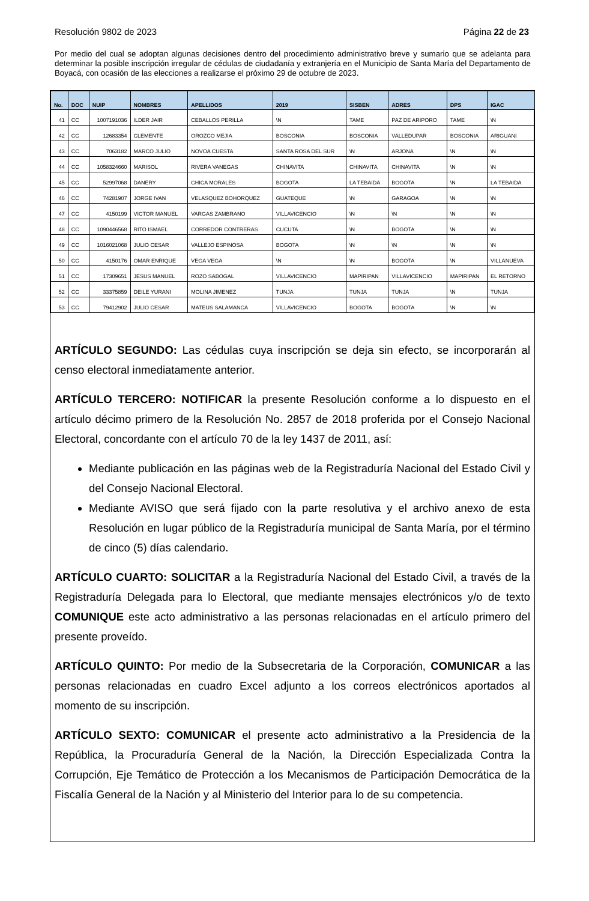Resolución 9802 de 2023 Página 22 de 23
Por medio del cual se adoptan algunas decisiones dentro del procedimiento administrativo breve y sumario que se adelanta para determinar la posible inscripción irregular de cédulas de ciudadanía y extranjería en el Municipio de Santa María del Departamento de Boyacá, con ocasión de las elecciones a realizarse el próximo 29 de octubre de 2023.
| No. | DOC | NUIP | NOMBRES | APELLIDOS | 2019 | SISBEN | ADRES | DPS | IGAC |
| --- | --- | --- | --- | --- | --- | --- | --- | --- | --- |
| 41 | CC | 1007191036 | ILDER JAIR | CEBALLOS PERILLA | \N | TAME | PAZ DE ARIPORO | TAME | \N |
| 42 | CC | 12683354 | CLEMENTE | OROZCO MEJIA | BOSCONIA | BOSCONIA | VALLEDUPAR | BOSCONIA | ARIGUANI |
| 43 | CC | 7063182 | MARCO JULIO | NOVOA CUESTA | SANTA ROSA DEL SUR | \N | ARJONA | \N | \N |
| 44 | CC | 1058324660 | MARISOL | RIVERA VANEGAS | CHINAVITA | CHINAVITA | CHINAVITA | \N | \N |
| 45 | CC | 52997068 | DANERY | CHICA MORALES | BOGOTA | LA TEBAIDA | BOGOTA | \N | LA TEBAIDA |
| 46 | CC | 74281907 | JORGE IVAN | VELASQUEZ BOHORQUEZ | GUATEQUE | \N | GARAGOA | \N | \N |
| 47 | CC | 4150199 | VICTOR MANUEL | VARGAS ZAMBRANO | VILLAVICENCIO | \N | \N | \N | \N |
| 48 | CC | 1090446568 | RITO ISMAEL | CORREDOR CONTRERAS | CUCUTA | \N | BOGOTA | \N | \N |
| 49 | CC | 1016021068 | JULIO CESAR | VALLEJO ESPINOSA | BOGOTA | \N | \N | \N | \N |
| 50 | CC | 4150176 | OMAR ENRIQUE | VEGA VEGA | \N | \N | BOGOTA | \N | VILLANUEVA |
| 51 | CC | 17309651 | JESUS MANUEL | ROZO SABOGAL | VILLAVICENCIO | MAPIRIPAN | VILLAVICENCIO | MAPIRIPAN | EL RETORNO |
| 52 | CC | 33375859 | DEILE YURANI | MOLINA JIMENEZ | TUNJA | TUNJA | TUNJA | \N | TUNJA |
| 53 | CC | 79412902 | JULIO CESAR | MATEUS SALAMANCA | VILLAVICENCIO | BOGOTA | BOGOTA | \N | \N |
ARTÍCULO SEGUNDO: Las cédulas cuya inscripción se deja sin efecto, se incorporarán al censo electoral inmediatamente anterior.
ARTÍCULO TERCERO: NOTIFICAR la presente Resolución conforme a lo dispuesto en el artículo décimo primero de la Resolución No. 2857 de 2018 proferida por el Consejo Nacional Electoral, concordante con el artículo 70 de la ley 1437 de 2011, así:
Mediante publicación en las páginas web de la Registraduría Nacional del Estado Civil y del Consejo Nacional Electoral.
Mediante AVISO que será fijado con la parte resolutiva y el archivo anexo de esta Resolución en lugar público de la Registraduría municipal de Santa María, por el término de cinco (5) días calendario.
ARTÍCULO CUARTO: SOLICITAR a la Registraduría Nacional del Estado Civil, a través de la Registraduría Delegada para lo Electoral, que mediante mensajes electrónicos y/o de texto COMUNIQUE este acto administrativo a las personas relacionadas en el artículo primero del presente proveído.
ARTÍCULO QUINTO: Por medio de la Subsecretaria de la Corporación, COMUNICAR a las personas relacionadas en cuadro Excel adjunto a los correos electrónicos aportados al momento de su inscripción.
ARTÍCULO SEXTO: COMUNICAR el presente acto administrativo a la Presidencia de la República, la Procuraduría General de la Nación, la Dirección Especializada Contra la Corrupción, Eje Temático de Protección a los Mecanismos de Participación Democrática de la Fiscalía General de la Nación y al Ministerio del Interior para lo de su competencia.